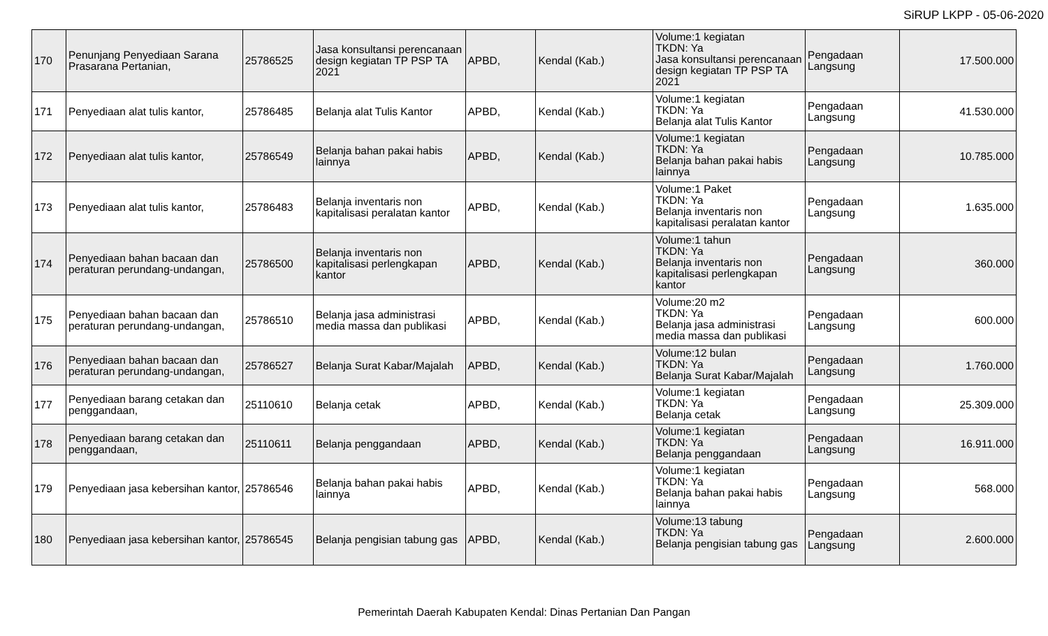SiRUP LKPP - 05-06-2020
| 170 | Penunjang Penyediaan Sarana Prasarana Pertanian, | 25786525 | Jasa konsultansi perencanaan design kegiatan TP PSP TA 2021 | APBD, | Kendal (Kab.) | Volume:1 kegiatan TKDN: Ya Jasa konsultansi perencanaan design kegiatan TP PSP TA 2021 | Pengadaan Langsung | 17.500.000 |
| 171 | Penyediaan alat tulis kantor, | 25786485 | Belanja alat Tulis Kantor | APBD, | Kendal (Kab.) | Volume:1 kegiatan TKDN: Ya Belanja alat Tulis Kantor | Pengadaan Langsung | 41.530.000 |
| 172 | Penyediaan alat tulis kantor, | 25786549 | Belanja bahan pakai habis lainnya | APBD, | Kendal (Kab.) | Volume:1 kegiatan TKDN: Ya Belanja bahan pakai habis lainnya | Pengadaan Langsung | 10.785.000 |
| 173 | Penyediaan alat tulis kantor, | 25786483 | Belanja inventaris non kapitalisasi peralatan kantor | APBD, | Kendal (Kab.) | Volume:1 Paket TKDN: Ya Belanja inventaris non kapitalisasi peralatan kantor | Pengadaan Langsung | 1.635.000 |
| 174 | Penyediaan bahan bacaan dan peraturan perundang-undangan, | 25786500 | Belanja inventaris non kapitalisasi perlengkapan kantor | APBD, | Kendal (Kab.) | Volume:1 tahun TKDN: Ya Belanja inventaris non kapitalisasi perlengkapan kantor | Pengadaan Langsung | 360.000 |
| 175 | Penyediaan bahan bacaan dan peraturan perundang-undangan, | 25786510 | Belanja jasa administrasi media massa dan publikasi | APBD, | Kendal (Kab.) | Volume:20 m2 TKDN: Ya Belanja jasa administrasi media massa dan publikasi | Pengadaan Langsung | 600.000 |
| 176 | Penyediaan bahan bacaan dan peraturan perundang-undangan, | 25786527 | Belanja Surat Kabar/Majalah | APBD, | Kendal (Kab.) | Volume:12 bulan TKDN: Ya Belanja Surat Kabar/Majalah | Pengadaan Langsung | 1.760.000 |
| 177 | Penyediaan barang cetakan dan penggandaan, | 25110610 | Belanja cetak | APBD, | Kendal (Kab.) | Volume:1 kegiatan TKDN: Ya Belanja cetak | Pengadaan Langsung | 25.309.000 |
| 178 | Penyediaan barang cetakan dan penggandaan, | 25110611 | Belanja penggandaan | APBD, | Kendal (Kab.) | Volume:1 kegiatan TKDN: Ya Belanja penggandaan | Pengadaan Langsung | 16.911.000 |
| 179 | Penyediaan jasa kebersihan kantor, | 25786546 | Belanja bahan pakai habis lainnya | APBD, | Kendal (Kab.) | Volume:1 kegiatan TKDN: Ya Belanja bahan pakai habis lainnya | Pengadaan Langsung | 568.000 |
| 180 | Penyediaan jasa kebersihan kantor, | 25786545 | Belanja pengisian tabung gas | APBD, | Kendal (Kab.) | Volume:13 tabung TKDN: Ya Belanja pengisian tabung gas | Pengadaan Langsung | 2.600.000 |
Pemerintah Daerah Kabupaten Kendal: Dinas Pertanian Dan Pangan